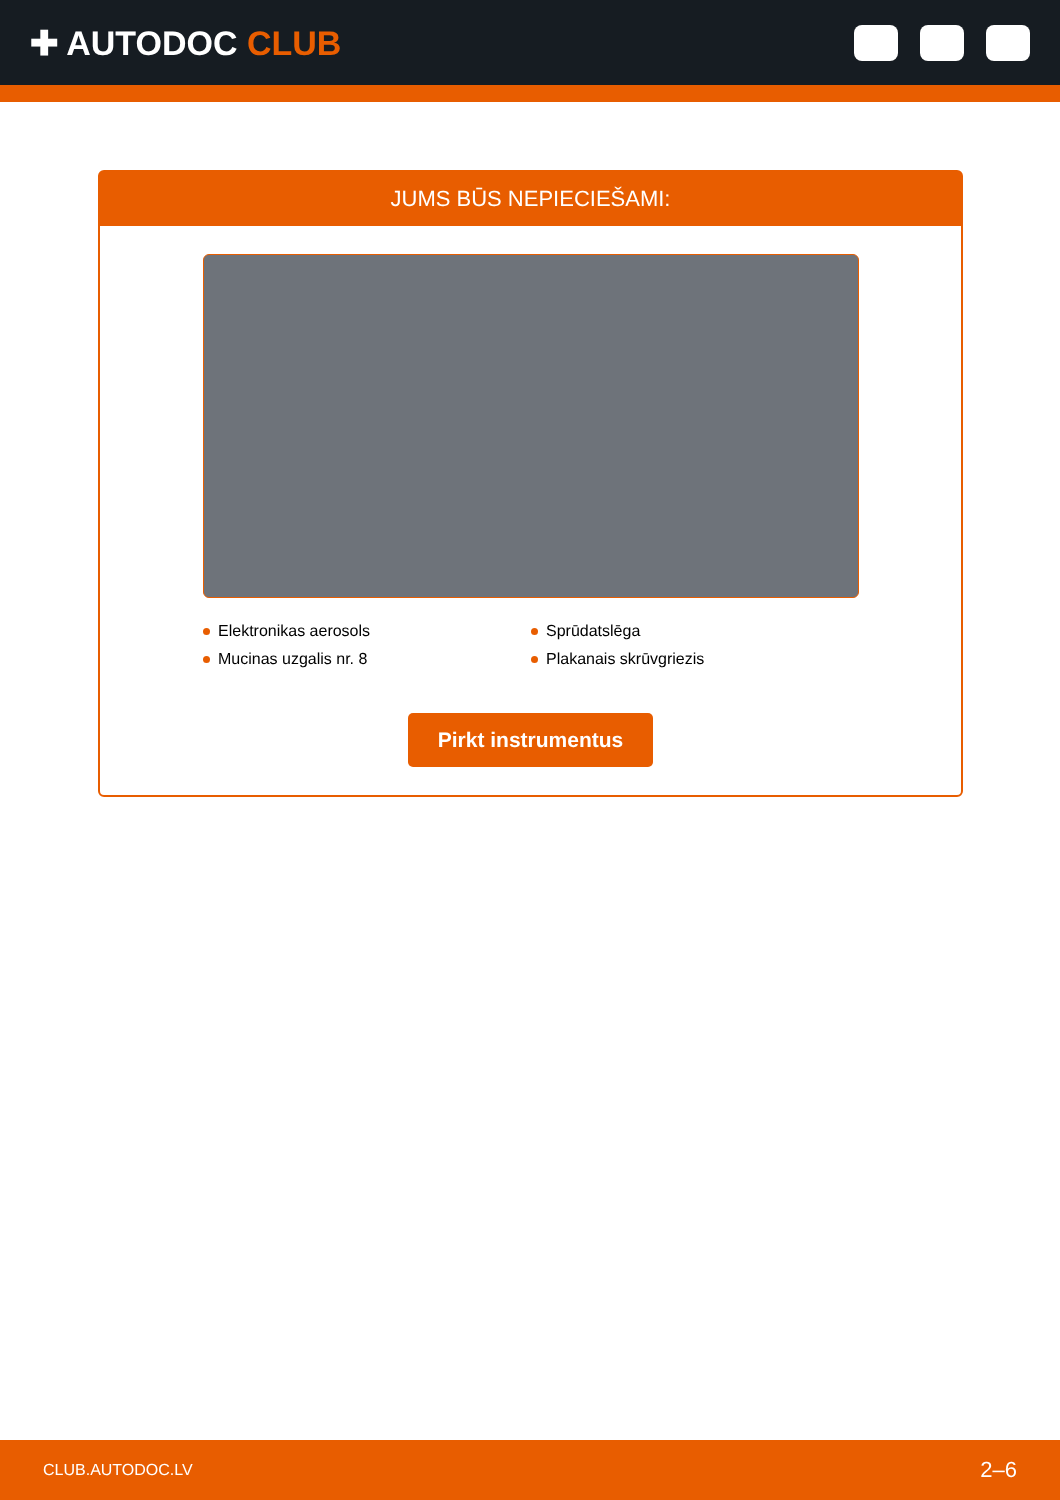✚ AUTODOC CLUB
JUMS BŪS NEPIECIEŠAMI:
Elektronikas aerosols
Sprūdatslēga
Mucinas uzgalis nr. 8
Plakanais skrūvgriezis
Pirkt instrumentus
CLUB.AUTODOC.LV 2–6